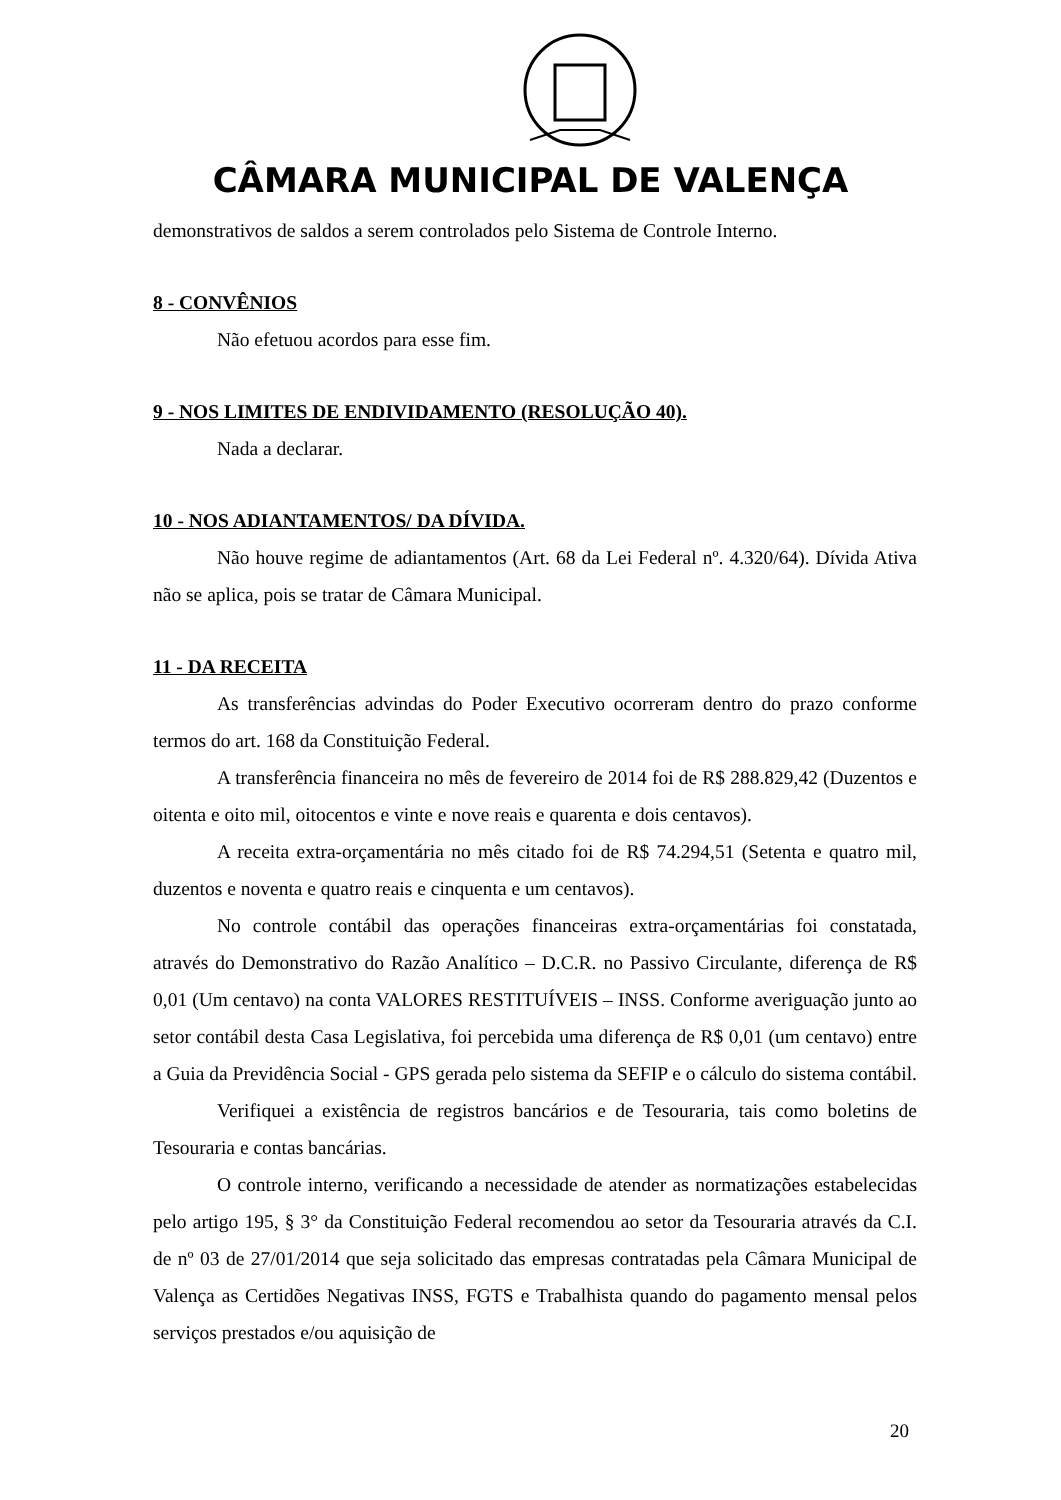CÂMARA MUNICIPAL DE VALENÇA
demonstrativos de saldos a serem controlados pelo Sistema de Controle Interno.
8 - CONVÊNIOS
Não efetuou acordos para esse fim.
9 - NOS LIMITES DE ENDIVIDAMENTO (RESOLUÇÃO 40).
Nada a declarar.
10 - NOS ADIANTAMENTOS/ DA DÍVIDA.
Não houve regime de adiantamentos (Art. 68 da Lei Federal nº. 4.320/64). Dívida Ativa não se aplica, pois se tratar de Câmara Municipal.
11 - DA RECEITA
As transferências advindas do Poder Executivo ocorreram dentro do prazo conforme termos do art. 168 da Constituição Federal.
A transferência financeira no mês de fevereiro de 2014 foi de R$ 288.829,42 (Duzentos e oitenta e oito mil, oitocentos e vinte e nove reais e quarenta e dois centavos).
A receita extra-orçamentária no mês citado foi de R$ 74.294,51 (Setenta e quatro mil, duzentos e noventa e quatro reais e cinquenta e um centavos).
No controle contábil das operações financeiras extra-orçamentárias foi constatada, através do Demonstrativo do Razão Analítico – D.C.R. no Passivo Circulante, diferença de R$ 0,01 (Um centavo) na conta VALORES RESTITUÍVEIS – INSS. Conforme averiguação junto ao setor contábil desta Casa Legislativa, foi percebida uma diferença de R$ 0,01 (um centavo) entre a Guia da Previdência Social - GPS gerada pelo sistema da SEFIP e o cálculo do sistema contábil.
Verifiquei a existência de registros bancários e de Tesouraria, tais como boletins de Tesouraria e contas bancárias.
O controle interno, verificando a necessidade de atender as normatizações estabelecidas pelo artigo 195, § 3° da Constituição Federal recomendou ao setor da Tesouraria através da C.I. de nº 03 de 27/01/2014 que seja solicitado das empresas contratadas pela Câmara Municipal de Valença as Certidões Negativas INSS, FGTS e Trabalhista quando do pagamento mensal pelos serviços prestados e/ou aquisição de
20